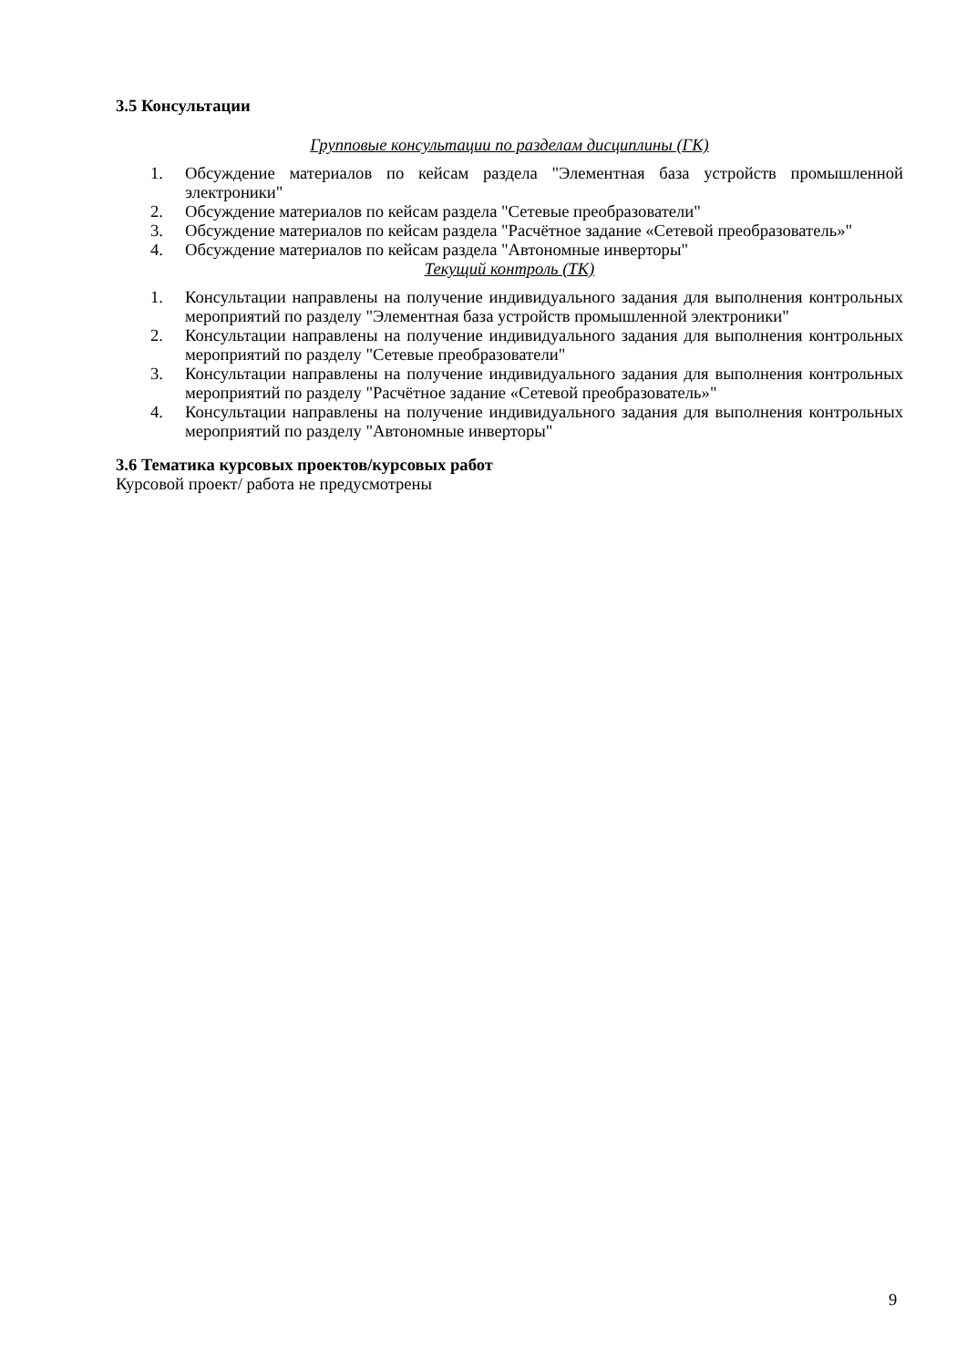3.5 Консультации
Групповые консультации по разделам дисциплины (ГК)
1. Обсуждение материалов по кейсам раздела "Элементная база устройств промышленной электроники"
2. Обсуждение материалов по кейсам раздела "Сетевые преобразователи"
3. Обсуждение материалов по кейсам раздела "Расчётное задание «Сетевой преобразователь»"
4. Обсуждение материалов по кейсам раздела "Автономные инверторы"
Текущий контроль (ТК)
1. Консультации направлены на получение индивидуального задания для выполнения контрольных мероприятий по разделу "Элементная база устройств промышленной электроники"
2. Консультации направлены на получение индивидуального задания для выполнения контрольных мероприятий по разделу "Сетевые преобразователи"
3. Консультации направлены на получение индивидуального задания для выполнения контрольных мероприятий по разделу "Расчётное задание «Сетевой преобразователь»"
4. Консультации направлены на получение индивидуального задания для выполнения контрольных мероприятий по разделу "Автономные инверторы"
3.6 Тематика курсовых проектов/курсовых работ
Курсовой проект/ работа не предусмотрены
9